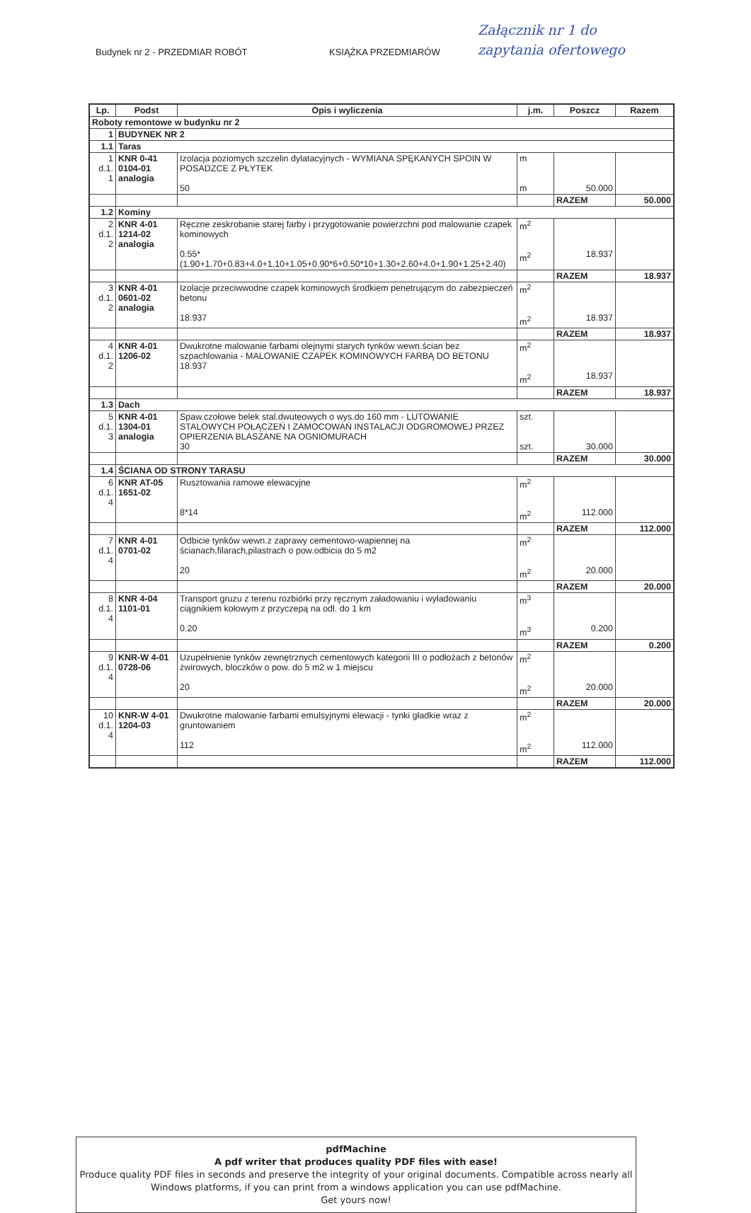Budynek nr 2 - PRZEDMIAR ROBÓT KSIĄŻKA PRZEDMIARÓW
Załącznik nr 1 do
zapytania ofertowego
| Lp. | Podst | Opis i wyliczenia | j.m. | Poszcz | Razem |
| --- | --- | --- | --- | --- | --- |
| Roboty remontowe w budynku nr 2 | | | | | |
| 1 | BUDYNEK NR 2 | | | | |
| 1.1 | Taras | | | | |
| 1 d.1. 1 | KNR 0-41 0104-01 analogia | Izolacja poziomych szczelin dylatacyjnych - WYMIANA SPĘKANYCH SPOIN W POSADZCE Z PŁYTEK 50 | m m | 50.000 | |
| | | | | RAZEM | 50.000 |
| 1.2 | Kominy | | | | |
| 2 d.1. 2 | KNR 4-01 1214-02 analogia | Ręczne zeskrobanie starej farby i przygotowanie powierzchni pod malowanie czapek kominowych 0.55*(1.90+1.70+0.83+4.0+1.10+1.05+0.90*6+0.50*10+1.30+2.60+4.0+1.90+1.25+2.40) | m<sup>2</sup> m<sup>2</sup> | 18.937 | |
| | | | | RAZEM | 18.937 |
| 3 d.1. 2 | KNR 4-01 0601-02 analogia | Izolacje przeciwwodne czapek kominowych środkiem penetrującym do zabezpieczeń betonu 18.937 | m<sup>2</sup> m<sup>2</sup> | 18.937 | |
| | | | | RAZEM | 18.937 |
| 4 d.1. 2 | KNR 4-01 1206-02 | Dwukrotne malowanie farbami olejnymi starych tynków wewn.ścian bez szpachlowania - MALOWANIE CZAPEK KOMINOWYCH FARBĄ DO BETONU 18.937 | m<sup>2</sup> m<sup>2</sup> | 18.937 | |
| | | | | RAZEM | 18.937 |
| 1.3 | Dach | | | | |
| 5 d.1. 3 | KNR 4-01 1304-01 analogia | Spaw.czołowe belek stal.dwuteowych o wys.do 160 mm - LUTOWANIE STALOWYCH POŁĄCZEŃ I ZAMOCOWAŃ INSTALACJI ODGROMOWEJ PRZEZ OPIERZENIA BLASZANE NA OGNIOMURACH 30 | szt. szt. | 30.000 | |
| | | | | RAZEM | 30.000 |
| 1.4 | ŚCIANA OD STRONY TARASU | | | | |
| 6 d.1. 4 | KNR AT-05 1651-02 | Rusztowania ramowe elewacyjne 8*14 | m<sup>2</sup> m<sup>2</sup> | 112.000 | |
| | | | | RAZEM | 112.000 |
| 7 d.1. 4 | KNR 4-01 0701-02 | Odbicie tynków wewn.z zaprawy cementowo-wapiennej na ścianach,filarach,pilastrach o pow.odbicia do 5 m2 20 | m<sup>2</sup> m<sup>2</sup> | 20.000 | |
| | | | | RAZEM | 20.000 |
| 8 d.1. 4 | KNR 4-04 1101-01 | Transport gruzu z terenu rozbiórki przy ręcznym załadowaniu i wyładowaniu ciągnikiem kołowym z przyczepą na odl. do 1 km 0.20 | m<sup>3</sup> m<sup>3</sup> | 0.200 | |
| | | | | RAZEM | 0.200 |
| 9 d.1. 4 | KNR-W 4-01 0728-06 | Uzupełnienie tynków zewnętrznych cementowych kategorii III o podłożach z betonów żwirowych, bloczków o pow. do 5 m2 w 1 miejscu 20 | m<sup>2</sup> m<sup>2</sup> | 20.000 | |
| | | | | RAZEM | 20.000 |
| 10 d.1. 4 | KNR-W 4-01 1204-03 | Dwukrotne malowanie farbami emulsyjnymi elewacji - tynki gładkie wraz z gruntowaniem 112 | m<sup>2</sup> m<sup>2</sup> | 112.000 | |
| | | | | RAZEM | 112.000 |
pdfMachine
A pdf writer that produces quality PDF files with ease!
Produce quality PDF files in seconds and preserve the integrity of your original documents. Compatible across nearly all Windows platforms, if you can print from a windows application you can use pdfMachine.
Get yours now!